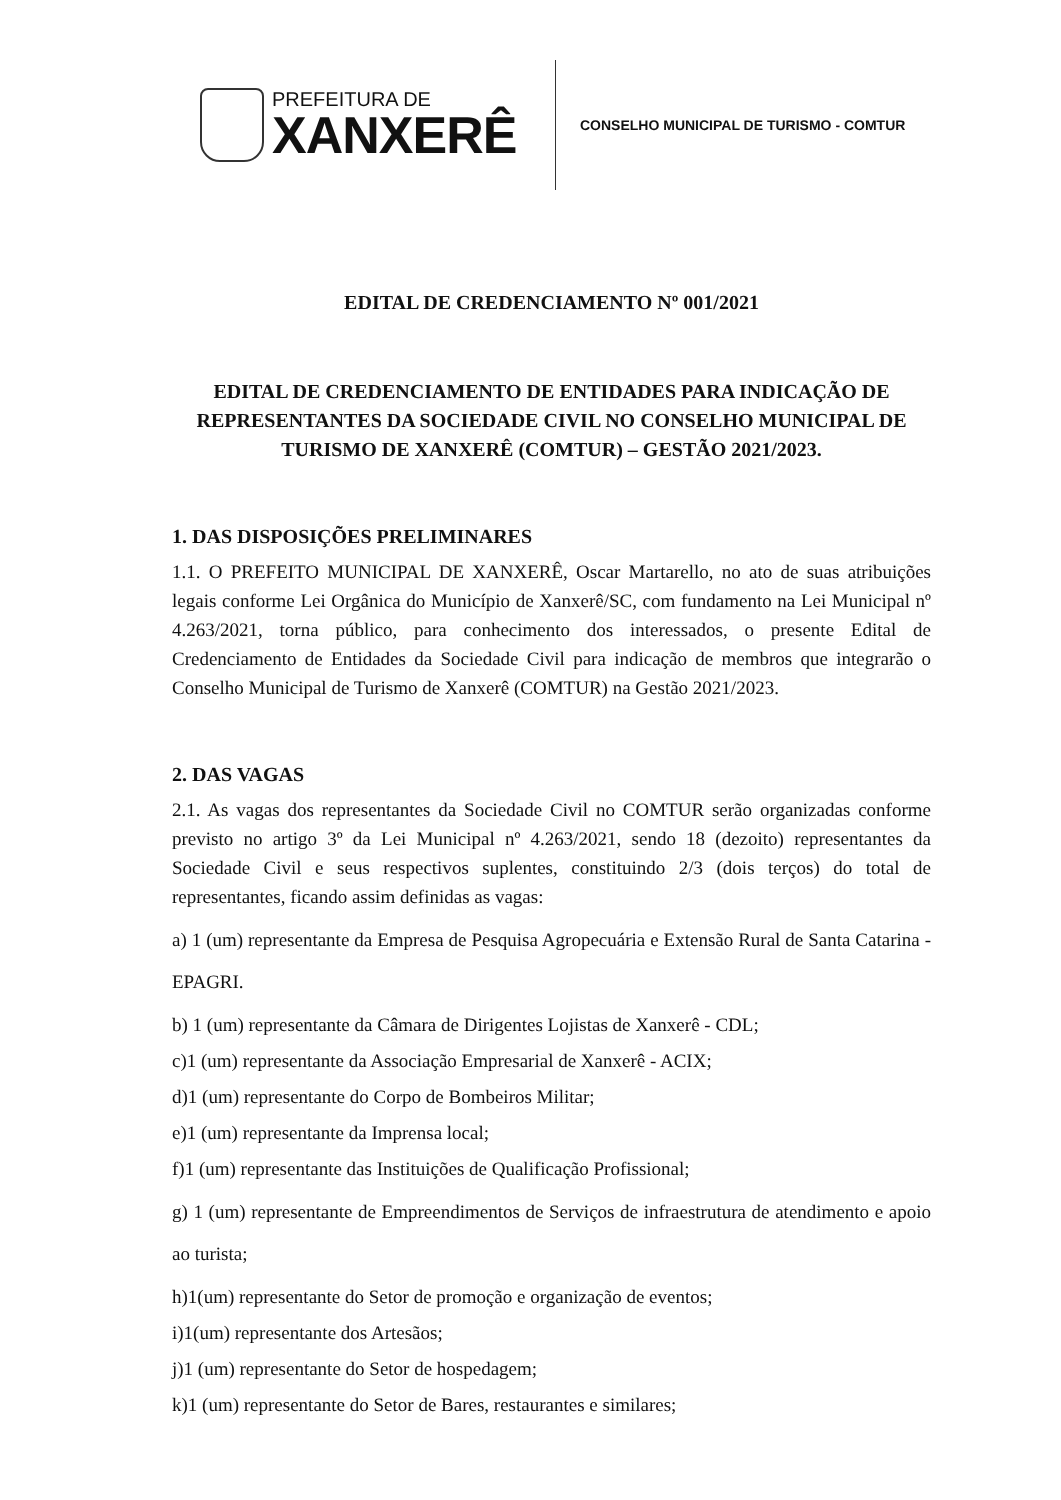PREFEITURA DE
XANXERÊ
CONSELHO MUNICIPAL DE TURISMO - COMTUR
EDITAL DE CREDENCIAMENTO Nº 001/2021
EDITAL DE CREDENCIAMENTO DE ENTIDADES PARA INDICAÇÃO DE REPRESENTANTES DA SOCIEDADE CIVIL NO CONSELHO MUNICIPAL DE TURISMO DE XANXERÊ (COMTUR) – GESTÃO 2021/2023.
1. DAS DISPOSIÇÕES PRELIMINARES
1.1. O PREFEITO MUNICIPAL DE XANXERÊ, Oscar Martarello, no ato de suas atribuições legais conforme Lei Orgânica do Município de Xanxerê/SC, com fundamento na Lei Municipal nº 4.263/2021, torna público, para conhecimento dos interessados, o presente Edital de Credenciamento de Entidades da Sociedade Civil para indicação de membros que integrarão o Conselho Municipal de Turismo de Xanxerê (COMTUR) na Gestão 2021/2023.
2. DAS VAGAS
2.1. As vagas dos representantes da Sociedade Civil no COMTUR serão organizadas conforme previsto no artigo 3º da Lei Municipal nº 4.263/2021, sendo 18 (dezoito) representantes da Sociedade Civil e seus respectivos suplentes, constituindo 2/3 (dois terços) do total de representantes, ficando assim definidas as vagas:
a) 1 (um) representante da Empresa de Pesquisa Agropecuária e Extensão Rural de Santa Catarina - EPAGRI.
b) 1 (um) representante da Câmara de Dirigentes Lojistas de Xanxerê - CDL;
c)1 (um) representante da Associação Empresarial de Xanxerê - ACIX;
d)1 (um) representante do Corpo de Bombeiros Militar;
e)1 (um) representante da Imprensa local;
f)1 (um) representante das Instituições de Qualificação Profissional;
g) 1 (um) representante de Empreendimentos de Serviços de infraestrutura de atendimento e apoio ao turista;
h)1(um) representante do Setor de promoção e organização de eventos;
i)1(um) representante dos Artesãos;
j)1 (um) representante do Setor de hospedagem;
k)1 (um) representante do Setor de Bares, restaurantes e similares;